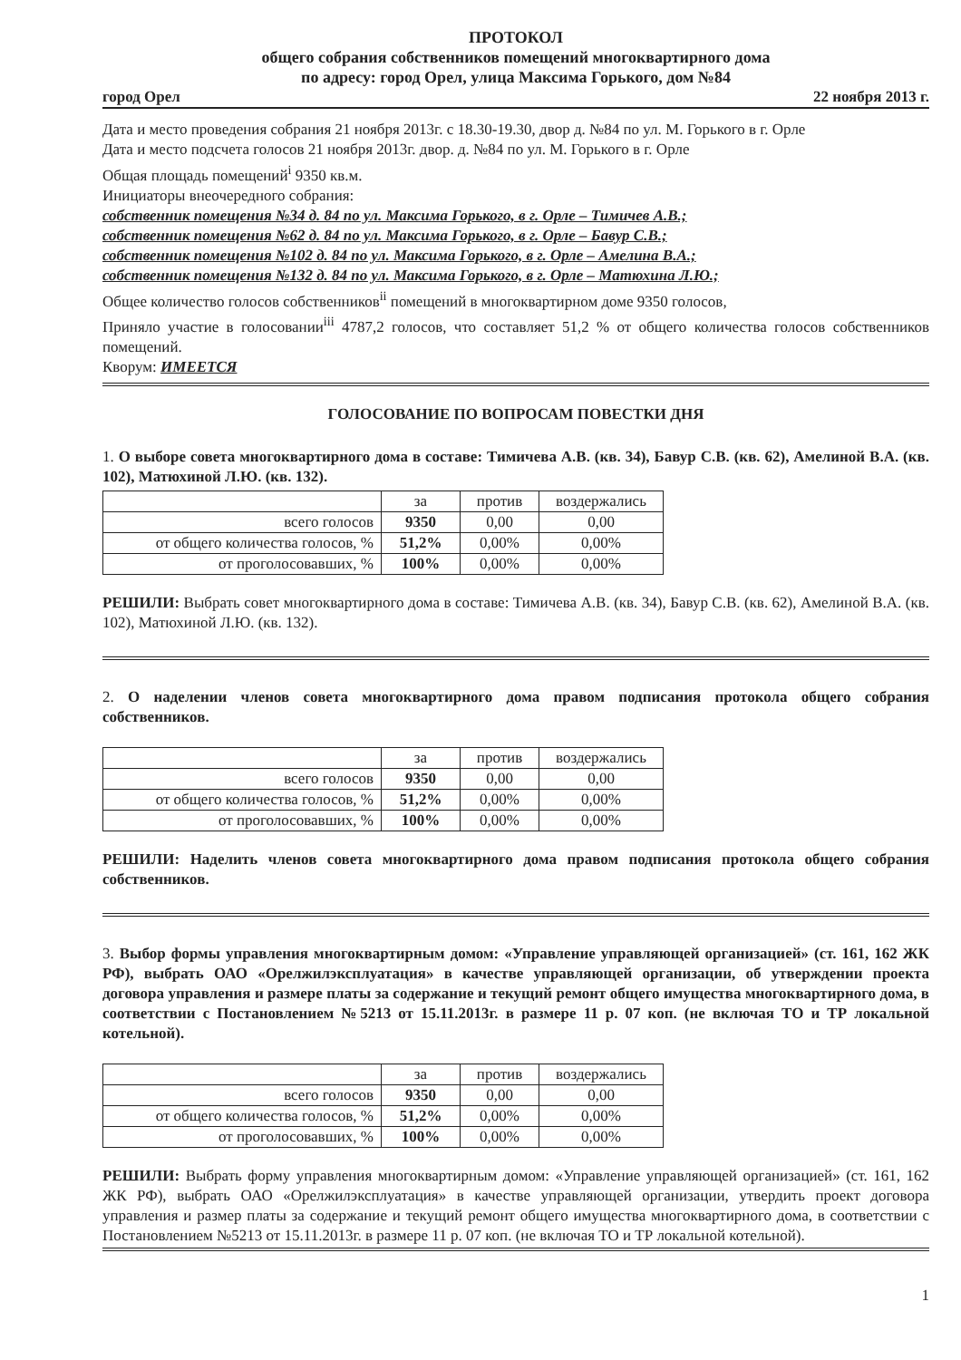ПРОТОКОЛ
общего собрания собственников помещений многоквартирного дома
по адресу: город Орел, улица Максима Горького, дом №84
город Орел 22 ноября 2013 г.
Дата и место проведения собрания 21 ноября 2013г. с 18.30-19.30, двор д. №84 по ул. М. Горького в г. Орле
Дата и место подсчета голосов 21 ноября 2013г. двор. д. №84 по ул. М. Горького в г. Орле
Общая площадь помещений<sup>i</sup> 9350 кв.м.
Инициаторы внеочередного собрания:
собственник помещения №34 д. 84 по ул. Максима Горького, в г. Орле – Тимичев А.В.;
собственник помещения №62 д. 84 по ул. Максима Горького, в г. Орле – Бавур С.В.;
собственник помещения №102 д. 84 по ул. Максима Горького, в г. Орле – Амелина В.А.;
собственник помещения №132 д. 84 по ул. Максима Горького, в г. Орле – Матюхина Л.Ю.;
Общее количество голосов собственников<sup>ii</sup> помещений в многоквартирном доме 9350 голосов,
Приняло участие в голосовании<sup>iii</sup> 4787,2 голосов, что составляет 51,2 % от общего количества голосов собственников помещений.
Кворум: ИМЕЕТСЯ
ГОЛОСОВАНИЕ ПО ВОПРОСАМ ПОВЕСТКИ ДНЯ
1. О выборе совета многоквартирного дома в составе: Тимичева А.В. (кв. 34), Бавур С.В. (кв. 62), Амелиной В.А. (кв. 102), Матюхиной Л.Ю. (кв. 132).
| | за | против | воздержались |
| всего голосов | 9350 | 0,00 | 0,00 |
| от общего количества голосов, % | 51,2% | 0,00% | 0,00% |
| от проголосовавших, % | 100% | 0,00% | 0,00% |
РЕШИЛИ: Выбрать совет многоквартирного дома в составе: Тимичева А.В. (кв. 34), Бавур С.В. (кв. 62), Амелиной В.А. (кв. 102), Матюхиной Л.Ю. (кв. 132).
2. О наделении членов совета многоквартирного дома правом подписания протокола общего собрания собственников.
| | за | против | воздержались |
| всего голосов | 9350 | 0,00 | 0,00 |
| от общего количества голосов, % | 51,2% | 0,00% | 0,00% |
| от проголосовавших, % | 100% | 0,00% | 0,00% |
РЕШИЛИ: Наделить членов совета многоквартирного дома правом подписания протокола общего собрания собственников.
3. Выбор формы управления многоквартирным домом: «Управление управляющей организацией» (ст. 161, 162 ЖК РФ), выбрать ОАО «Орелжилэксплуатация» в качестве управляющей организации, об утверждении проекта договора управления и размере платы за содержание и текущий ремонт общего имущества многоквартирного дома, в соответствии с Постановлением №5213 от 15.11.2013г. в размере 11 р. 07 коп. (не включая ТО и ТР локальной котельной).
| | за | против | воздержались |
| всего голосов | 9350 | 0,00 | 0,00 |
| от общего количества голосов, % | 51,2% | 0,00% | 0,00% |
| от проголосовавших, % | 100% | 0,00% | 0,00% |
РЕШИЛИ: Выбрать форму управления многоквартирным домом: «Управление управляющей организацией» (ст. 161, 162 ЖК РФ), выбрать ОАО «Орелжилэксплуатация» в качестве управляющей организации, утвердить проект договора управления и размер платы за содержание и текущий ремонт общего имущества многоквартирного дома, в соответствии с Постановлением №5213 от 15.11.2013г. в размере 11 р. 07 коп. (не включая ТО и ТР локальной котельной).
1